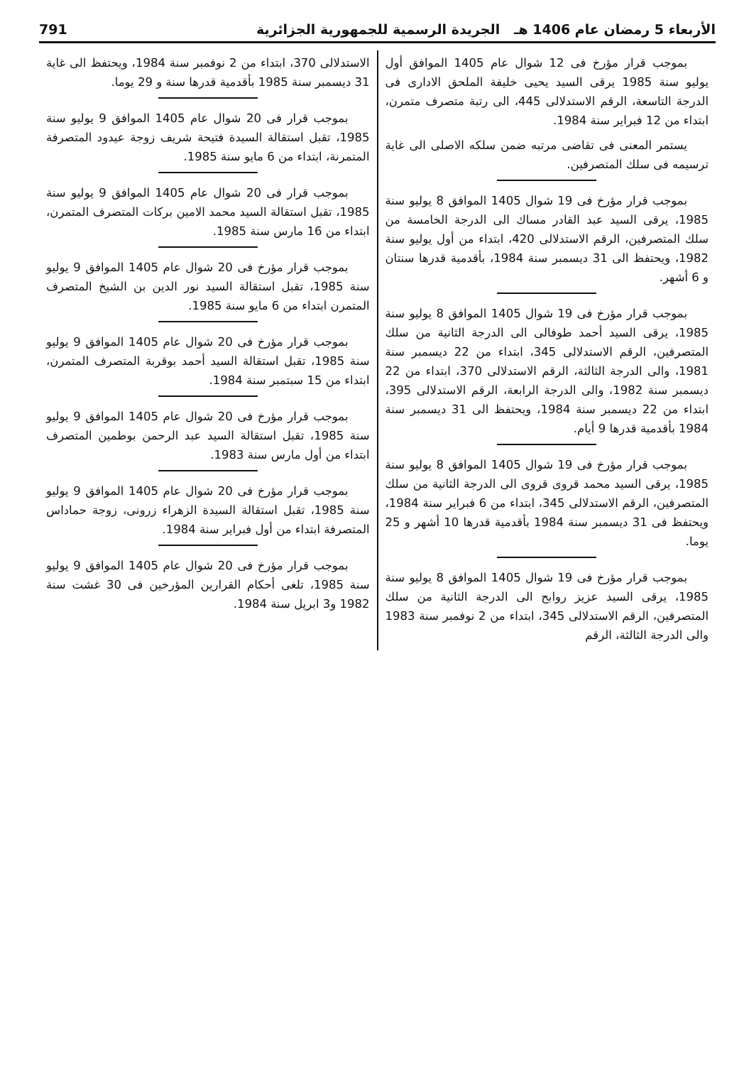الأربعاء 5 رمضان عام 1406 هـ الجريدة الرسمية للجمهورية الجزائرية 791
بموجب قرار مؤرخ فى 12 شوال عام 1405 الموافق أول يوليو سنة 1985 يرقى السيد يحيى خليفة الملحق الادارى فى الدرجة التاسعة، الرقم الاستدلالى 445، الى رتبة متصرف متمرن، ابتداء من 12 فبراير سنة 1984.
يستمر المعنى فى تقاضى مرتبه ضمن سلكه الاصلى الى غاية ترسيمه فى سلك المتصرفين.
بموجب قرار مؤرخ فى 19 شوال 1405 الموافق 8 يوليو سنة 1985، يرقى السيد عبد القادر مساك الى الدرجة الخامسة من سلك المتصرفين، الرقم الاستدلالى 420، ابتداء من أول يوليو سنة 1982، ويحتفظ الى 31 ديسمبر سنة 1984، بأقدمية قدرها سنتان و 6 أشهر.
بموجب قرار مؤرخ فى 19 شوال 1405 الموافق 8 يوليو سنة 1985، يرقى السيد أحمد طوفالى الى الدرجة الثانية من سلك المتصرفين، الرقم الاستدلالى 345، ابتداء من 22 ديسمبر سنة 1981، والى الدرجة الثالثة، الرقم الاستدلالى 370، ابتداء من 22 ديسمبر سنة 1982، والى الدرجة الرابعة، الرقم الاستدلالى 395، ابتداء من 22 ديسمبر سنة 1984، ويحتفظ الى 31 ديسمبر سنة 1984 بأقدمية قدرها 9 أيام.
بموجب قرار مؤرخ فى 19 شوال 1405 الموافق 8 يوليو سنة 1985، يرقى السيد محمد قروى قروى الى الدرجة الثانية من سلك المتصرفين، الرقم الاستدلالى 345، ابتداء من 6 فبراير سنة 1984، ويحتفظ فى 31 ديسمبر سنة 1984 بأقدمية قدرها 10 أشهر و 25 يوما.
بموجب قرار مؤرخ فى 19 شوال 1405 الموافق 8 يوليو سنة 1985، يرقى السيد عزيز روابح الى الدرجة الثانية من سلك المتصرفين، الرقم الاستدلالى 345، ابتداء من 2 نوفمبر سنة 1983 والى الدرجة الثالثة، الرقم
الاستدلالى 370، ابتداء من 2 نوفمبر سنة 1984، ويحتفظ الى غاية 31 ديسمبر سنة 1985 بأقدمية قدرها سنة و 29 يوما.
بموجب قرار فى 20 شوال عام 1405 الموافق 9 يوليو سنة 1985، تقبل استقالة السيدة فتيحة شريف زوجة عيدود المتصرفة المتمرنة، ابتداء من 6 مايو سنة 1985.
بموجب قرار فى 20 شوال عام 1405 الموافق 9 يوليو سنة 1985، تقبل استقالة السيد محمد الامين بركات المتصرف المتمرن، ابتداء من 16 مارس سنة 1985.
بموجب قرار مؤرخ فى 20 شوال عام 1405 الموافق 9 يوليو سنة 1985، تقبل استقالة السيد نور الدين بن الشيخ المتصرف المتمرن ابتداء من 6 مايو سنة 1985.
بموجب قرار مؤرخ فى 20 شوال عام 1405 الموافق 9 يوليو سنة 1985، تقبل استقالة السيد أحمد بوقربة المتصرف المتمرن، ابتداء من 15 سبتمبر سنة 1984.
بموجب قرار مؤرخ فى 20 شوال عام 1405 الموافق 9 يوليو سنة 1985، تقبل استقالة السيد عبد الرحمن بوطمين المتصرف ابتداء من أول مارس سنة 1983.
بموجب قرار مؤرخ فى 20 شوال عام 1405 الموافق 9 يوليو سنة 1985، تقبل استقالة السيدة الزهراء زرونى، زوجة حماداس المتصرفة ابتداء من أول فبراير سنة 1984.
بموجب قرار مؤرخ فى 20 شوال عام 1405 الموافق 9 يوليو سنة 1985، تلغى أحكام القرارين المؤرخين فى 30 غشت سنة 1982 و3 ابريل سنة 1984.